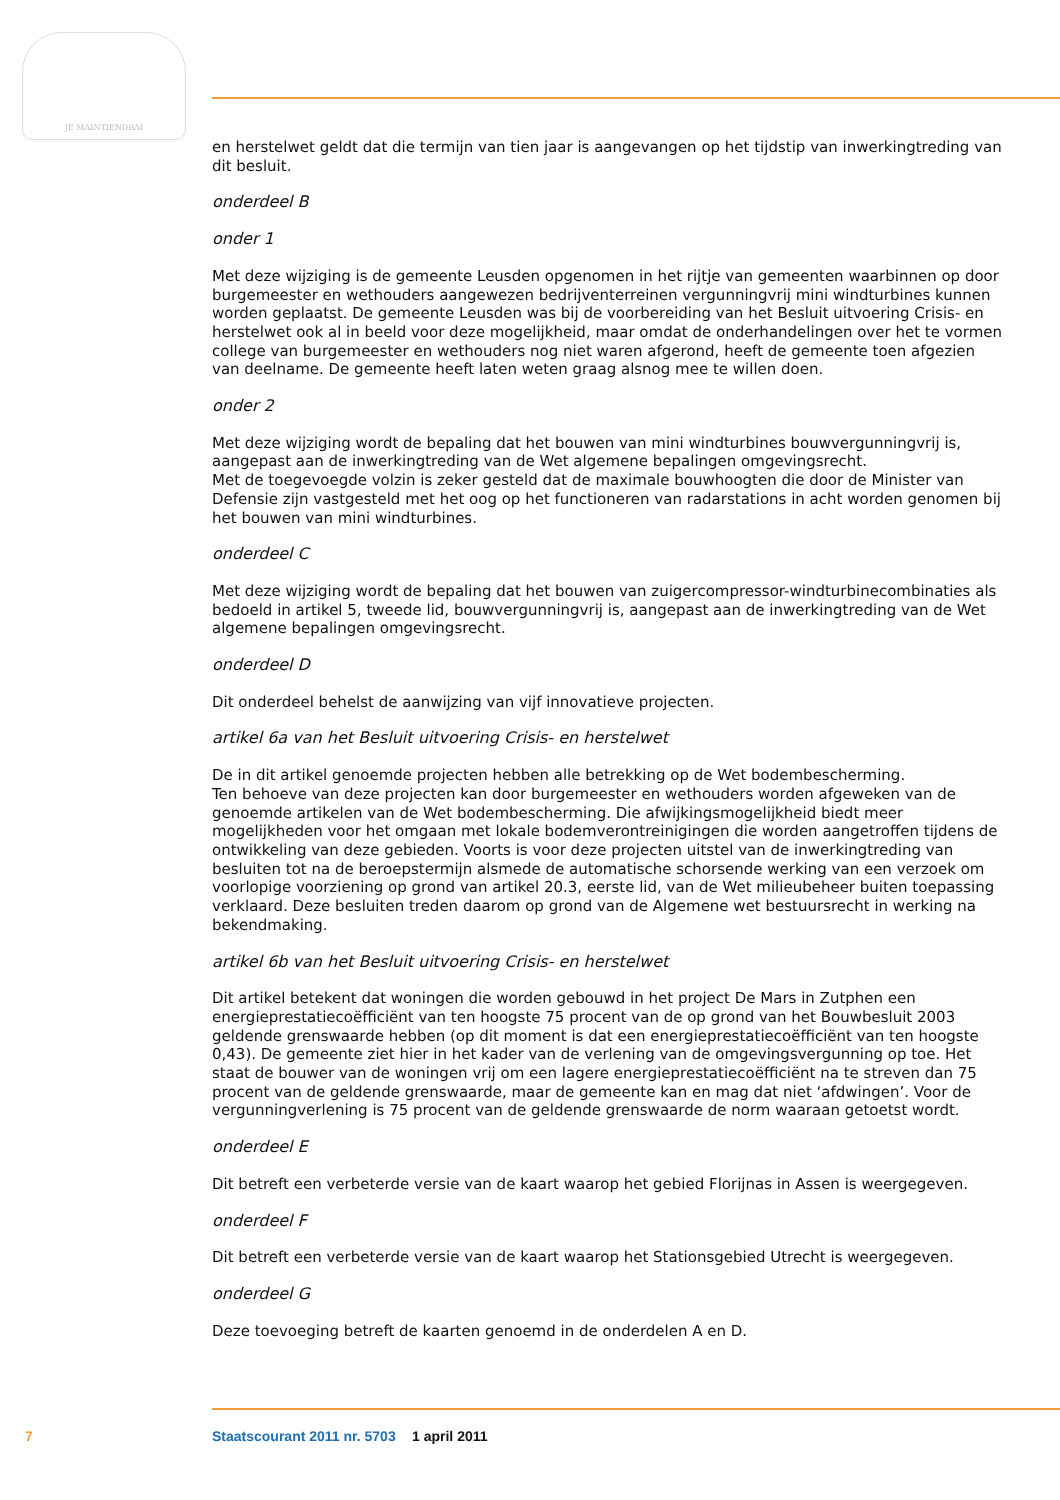JE MAINTIENDRAI
en herstelwet geldt dat die termijn van tien jaar is aangevangen op het tijdstip van inwerkingtreding van dit besluit.
onderdeel B
onder 1
Met deze wijziging is de gemeente Leusden opgenomen in het rijtje van gemeenten waarbinnen op door burgemeester en wethouders aangewezen bedrijventerreinen vergunningvrij mini windturbines kunnen worden geplaatst. De gemeente Leusden was bij de voorbereiding van het Besluit uitvoering Crisis- en herstelwet ook al in beeld voor deze mogelijkheid, maar omdat de onderhandelingen over het te vormen college van burgemeester en wethouders nog niet waren afgerond, heeft de gemeente toen afgezien van deelname. De gemeente heeft laten weten graag alsnog mee te willen doen.
onder 2
Met deze wijziging wordt de bepaling dat het bouwen van mini windturbines bouwvergunningvrij is, aangepast aan de inwerkingtreding van de Wet algemene bepalingen omgevingsrecht.
Met de toegevoegde volzin is zeker gesteld dat de maximale bouwhoogten die door de Minister van Defensie zijn vastgesteld met het oog op het functioneren van radarstations in acht worden genomen bij het bouwen van mini windturbines.
onderdeel C
Met deze wijziging wordt de bepaling dat het bouwen van zuigercompressor-windturbinecombinaties als bedoeld in artikel 5, tweede lid, bouwvergunningvrij is, aangepast aan de inwerkingtreding van de Wet algemene bepalingen omgevingsrecht.
onderdeel D
Dit onderdeel behelst de aanwijzing van vijf innovatieve projecten.
artikel 6a van het Besluit uitvoering Crisis- en herstelwet
De in dit artikel genoemde projecten hebben alle betrekking op de Wet bodembescherming.
Ten behoeve van deze projecten kan door burgemeester en wethouders worden afgeweken van de genoemde artikelen van de Wet bodembescherming. Die afwijkingsmogelijkheid biedt meer mogelijkheden voor het omgaan met lokale bodemverontreinigingen die worden aangetroffen tijdens de ontwikkeling van deze gebieden. Voorts is voor deze projecten uitstel van de inwerkingtreding van besluiten tot na de beroepstermijn alsmede de automatische schorsende werking van een verzoek om voorlopige voorziening op grond van artikel 20.3, eerste lid, van de Wet milieubeheer buiten toepassing verklaard. Deze besluiten treden daarom op grond van de Algemene wet bestuursrecht in werking na bekendmaking.
artikel 6b van het Besluit uitvoering Crisis- en herstelwet
Dit artikel betekent dat woningen die worden gebouwd in het project De Mars in Zutphen een energieprestatiecoëfficiënt van ten hoogste 75 procent van de op grond van het Bouwbesluit 2003 geldende grenswaarde hebben (op dit moment is dat een energieprestatiecoëfficiënt van ten hoogste 0,43). De gemeente ziet hier in het kader van de verlening van de omgevingsvergunning op toe. Het staat de bouwer van de woningen vrij om een lagere energieprestatiecoëfficiënt na te streven dan 75 procent van de geldende grenswaarde, maar de gemeente kan en mag dat niet ‘afdwingen’. Voor de vergunningverlening is 75 procent van de geldende grenswaarde de norm waaraan getoetst wordt.
onderdeel E
Dit betreft een verbeterde versie van de kaart waarop het gebied Florijnas in Assen is weergegeven.
onderdeel F
Dit betreft een verbeterde versie van de kaart waarop het Stationsgebied Utrecht is weergegeven.
onderdeel G
Deze toevoeging betreft de kaarten genoemd in de onderdelen A en D.
7 Staatscourant 2011 nr. 5703 1 april 2011